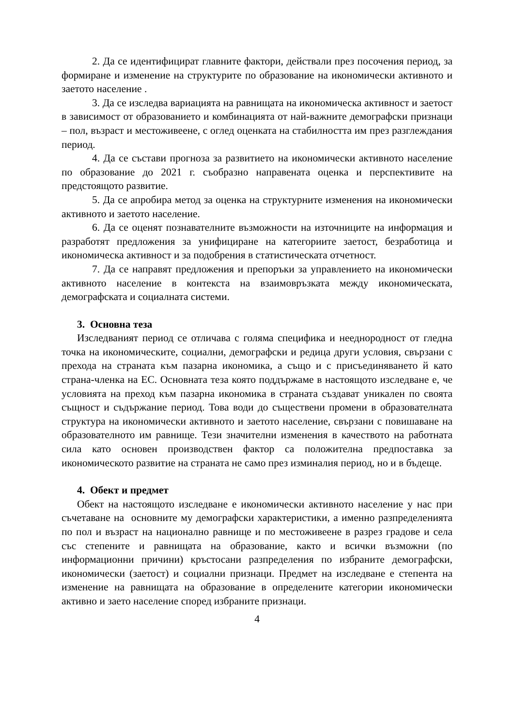2. Да се идентифицират главните фактори, действали през посочения период, за формиране и изменение на структурите по образование на икономически активното и заетото население .
3. Да се изследва вариацията на равнищата на икономическа активност и заетост в зависимост от образованието и комбинацията от най-важните демографски признаци – пол, възраст и местоживеене, с оглед оценката на стабилността им през разглеждания период.
4. Да се състави прогноза за развитието на икономически активното население по образование до 2021 г. съобразно направената оценка и перспективите на предстоящото развитие.
5. Да се апробира метод за оценка на структурните изменения на икономически активното и заетото население.
6. Да се оценят познавателните възможности на източниците на информация и разработят предложения за унифициране на категориите заетост, безработица и икономическа активност и за подобрения в статистическата отчетност.
7. Да се направят предложения и препоръки за управлението на икономически активното население в контекста на взаимовръзката между икономическата, демографската и социалната системи.
3. Основна теза
Изследваният период се отличава с голяма специфика и нееднородност от гледна точка на икономическите, социални, демографски и редица други условия, свързани с прехода на страната към пазарна икономика, а също и с присъединяването й като страна-членка на ЕС. Основната теза която поддържаме в настоящото изследване е, че условията на преход към пазарна икономика в страната създават уникален по своята същност и съдържание период. Това води до съществени промени в образователната структура на икономически активното и заетото население, свързани с повишаване на образователното им равнище. Тези значителни изменения в качеството на работната сила като основен производствен фактор са положителна предпоставка за икономическото развитие на страната не само през изминалия период, но и в бъдеще.
4. Обект и предмет
Обект на настоящото изследване е икономически активното население у нас при съчетаване на основните му демографски характеристики, а именно разпределенията по пол и възраст на национално равнище и по местоживеене в разрез градове и села със степените и равнищата на образование, както и всички възможни (по информационни причини) кръстосани разпределения по избраните демографски, икономически (заетост) и социални признаци. Предмет на изследване е степента на изменение на равнищата на образование в определените категории икономически активно и заето население според избраните признаци.
4